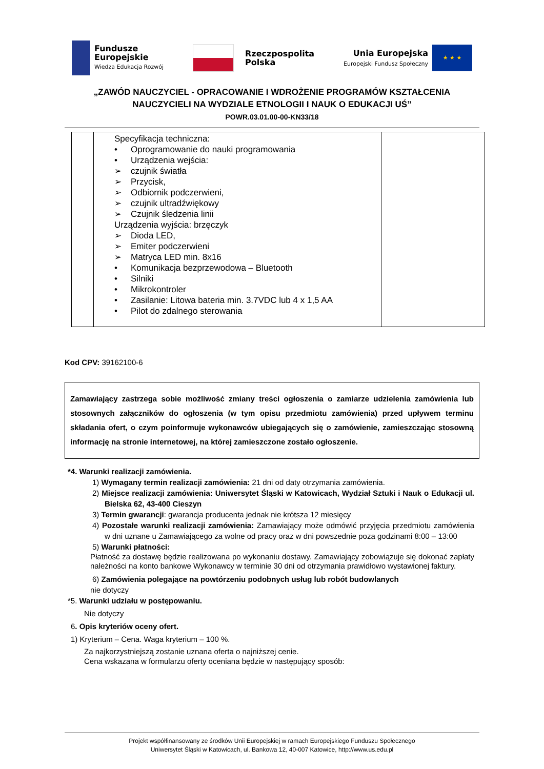Fundusze
Europejskie
Wiedza Edukacja Rozwój
Rzeczpospolita
Polska
Unia Europejska
Europejski Fundusz Społeczny
★ ★ ★
„ZAWÓD NAUCZYCIEL - OPRACOWANIE I WDROŻENIE PROGRAMÓW KSZTAŁCENIA
NAUCZYCIELI NA WYDZIALE ETNOLOGII I NAUK O EDUKACJI UŚ”
POWR.03.01.00-00-KN33/18
| | Specyfikacja techniczna: • Oprogramowanie do nauki programowania • Urządzenia wejścia: ➢ czujnik światła ➢ Przycisk, ➢ Odbiornik podczerwieni, ➢ czujnik ultradźwiękowy ➢ Czujnik śledzenia linii Urządzenia wyjścia: brzęczyk ➢ Dioda LED, ➢ Emiter podczerwieni ➢ Matryca LED min. 8x16 • Komunikacja bezprzewodowa – Bluetooth • Silniki • Mikrokontroler • Zasilanie: Litowa bateria min. 3.7VDC lub 4 x 1,5 AA • Pilot do zdalnego sterowania | |
Kod CPV: 39162100-6
Zamawiający zastrzega sobie możliwość zmiany treści ogłoszenia o zamiarze udzielenia zamówienia lub stosownych załączników do ogłoszenia (w tym opisu przedmiotu zamówienia) przed upływem terminu składania ofert, o czym poinformuje wykonawców ubiegających się o zamówienie, zamieszczając stosowną informację na stronie internetowej, na której zamieszczone zostało ogłoszenie.
*4. Warunki realizacji zamówienia.
1) Wymagany termin realizacji zamówienia: 21 dni od daty otrzymania zamówienia.
2) Miejsce realizacji zamówienia: Uniwersytet Śląski w Katowicach, Wydział Sztuki i Nauk o Edukacji ul. Bielska 62, 43-400 Cieszyn
3) Termin gwarancji: gwarancja producenta jednak nie krótsza 12 miesięcy
4) Pozostałe warunki realizacji zamówienia: Zamawiający może odmówić przyjęcia przedmiotu zamówienia w dni uznane u Zamawiającego za wolne od pracy oraz w dni powszednie poza godzinami 8:00 – 13:00
5) Warunki płatności:
Płatność za dostawę będzie realizowana po wykonaniu dostawy. Zamawiający zobowiązuje się dokonać zapłaty należności na konto bankowe Wykonawcy w terminie 30 dni od otrzymania prawidłowo wystawionej faktury.
6) Zamówienia polegające na powtórzeniu podobnych usług lub robót budowlanych
nie dotyczy
*5. Warunki udziału w postępowaniu.
Nie dotyczy
6. Opis kryteriów oceny ofert.
1) Kryterium – Cena. Waga kryterium – 100 %.
Za najkorzystniejszą zostanie uznana oferta o najniższej cenie.
Cena wskazana w formularzu oferty oceniana będzie w następujący sposób:
Projekt współfinansowany ze środków Unii Europejskiej w ramach Europejskiego Funduszu Społecznego
Uniwersytet Śląski w Katowicach, ul. Bankowa 12, 40-007 Katowice, http://www.us.edu.pl